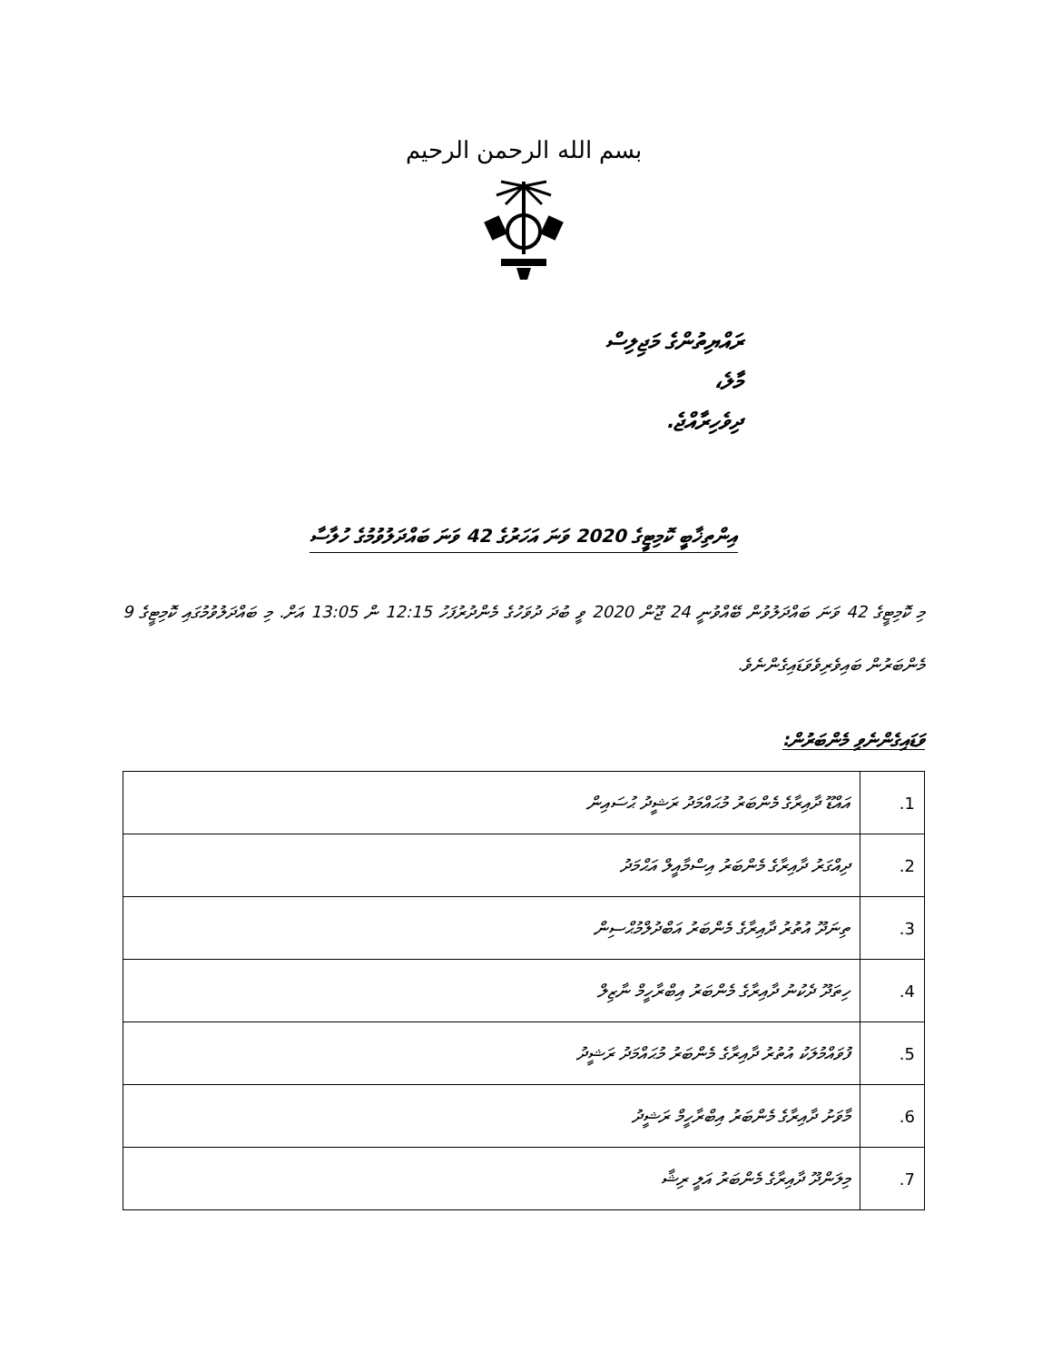بسم الله الرحمن الرحيم
ރައްޔިތުންގެ މަޖިލިސް
މާލެ،
ދިވެހިރާއްޖެ.
އިންތިޚާބީ ކޮމިޓީގެ 2020 ވަނަ އަހަރުގެ 42 ވަނަ ބައްދަލުވުމުގެ ހުލާސާ
މި ކޮމިޓީގެ 42 ވަނަ ބައްދަލުވުން ބޭއްވުނީ 24 ޖޫން 2020 ވީ ބުދަ ދުވަހުގެ މެންދުރުފަހު 12:15 ން 13:05 އަށް. މި ބައްދަލުވުމުގައި ކޮމިޓީގެ 9 މެންބަރުން ބައިވެރިވެވަޑައިގެންނެވެ.
ވަޑައިގެންނެވި މެންބަރުން:
| 1. | އައްޑޫ ދާއިރާގެ މެންބަރު މުޙައްމަދު ރަޝީދު ޙުސައިން |
| 2. | ދިއްގަރު ދާއިރާގެ މެންބަރު އިސްމާއީލް އަޙްމަދު |
| 3. | ތިނަދޫ އުތުރު ދާއިރާގެ މެންބަރު އަބްދުލްމުޙްސިން |
| 4. | ހިތަދޫ ދެކުނު ދާއިރާގެ މެންބަރު އިބްރާހީމް ނާޒިލް |
| 5. | ފުވައްމުލަކު އުތުރު ދާއިރާގެ މެންބަރު މުޙައްމަދު ރަޝީދު |
| 6. | މާވަށު ދާއިރާގެ މެންބަރު އިބްރާހީމް ރަޝީދު |
| 7. | މިލަންދޫ ދާއިރާގެ މެންބަރު އަލީ ރިޝާ |